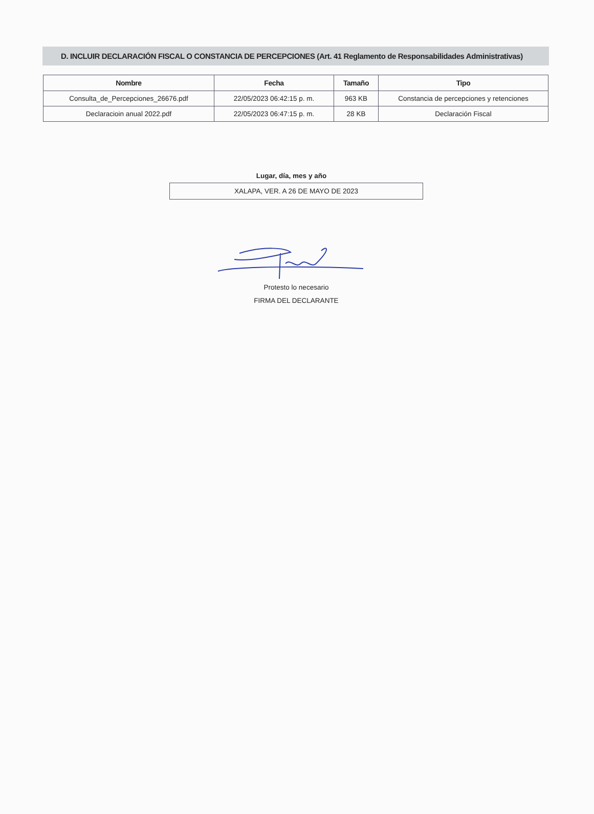D. INCLUIR DECLARACIÓN FISCAL O CONSTANCIA DE PERCEPCIONES (Art. 41 Reglamento de Responsabilidades Administrativas)
| Nombre | Fecha | Tamaño | Tipo |
| --- | --- | --- | --- |
| Consulta_de_Percepciones_26676.pdf | 22/05/2023 06:42:15 p. m. | 963 KB | Constancia de percepciones y retenciones |
| Declaracioin anual 2022.pdf | 22/05/2023 06:47:15 p. m. | 28 KB | Declaración Fiscal |
Lugar, día, mes y año
XALAPA, VER. A 26 DE MAYO DE 2023
Protesto lo necesario
FIRMA DEL DECLARANTE